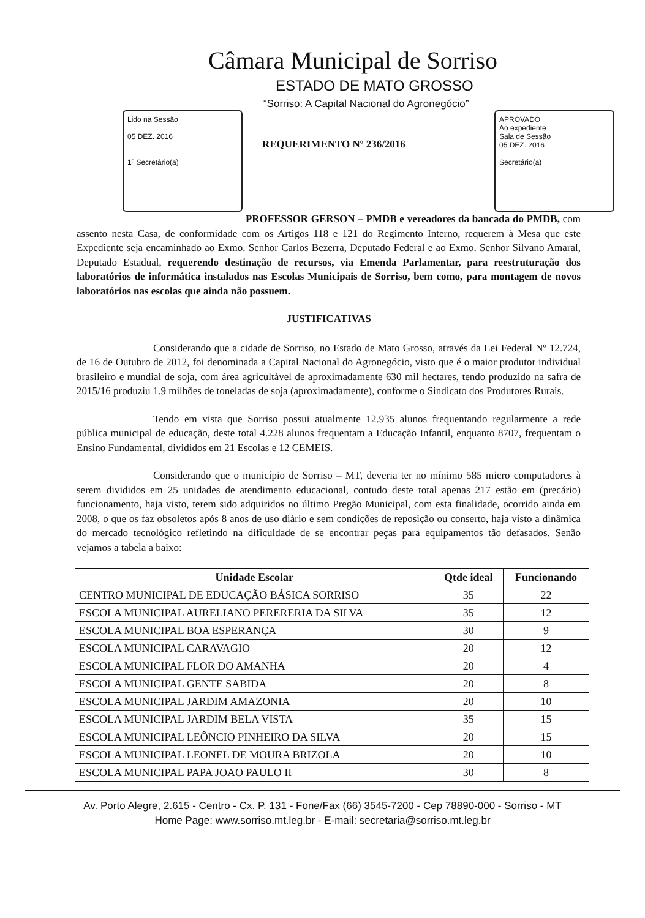Câmara Municipal de Sorriso
ESTADO DE MATO GROSSO
“Sorriso: A Capital Nacional do Agronegócio”
Lido na Sessão
05 DEZ. 2016
1º Secretário(a)
APROVADO
Ao expediente
Sala de Sessão
05 DEZ. 2016
Secretário(a)
REQUERIMENTO Nº 236/2016
PROFESSOR GERSON – PMDB e vereadores da bancada do PMDB, com assento nesta Casa, de conformidade com os Artigos 118 e 121 do Regimento Interno, requerem à Mesa que este Expediente seja encaminhado ao Exmo. Senhor Carlos Bezerra, Deputado Federal e ao Exmo. Senhor Silvano Amaral, Deputado Estadual, requerendo destinação de recursos, via Emenda Parlamentar, para reestruturação dos laboratórios de informática instalados nas Escolas Municipais de Sorriso, bem como, para montagem de novos laboratórios nas escolas que ainda não possuem.
JUSTIFICATIVAS
Considerando que a cidade de Sorriso, no Estado de Mato Grosso, através da Lei Federal Nº 12.724, de 16 de Outubro de 2012, foi denominada a Capital Nacional do Agronegócio, visto que é o maior produtor individual brasileiro e mundial de soja, com área agricultável de aproximadamente 630 mil hectares, tendo produzido na safra de 2015/16 produziu 1.9 milhões de toneladas de soja (aproximadamente), conforme o Sindicato dos Produtores Rurais.
Tendo em vista que Sorriso possui atualmente 12.935 alunos frequentando regularmente a rede pública municipal de educação, deste total 4.228 alunos frequentam a Educação Infantil, enquanto 8707, frequentam o Ensino Fundamental, divididos em 21 Escolas e 12 CEMEIS.
Considerando que o município de Sorriso – MT, deveria ter no mínimo 585 micro computadores à serem divididos em 25 unidades de atendimento educacional, contudo deste total apenas 217 estão em (precário) funcionamento, haja visto, terem sido adquiridos no último Pregão Municipal, com esta finalidade, ocorrido ainda em 2008, o que os faz obsoletos após 8 anos de uso diário e sem condições de reposição ou conserto, haja visto a dinâmica do mercado tecnológico refletindo na dificuldade de se encontrar peças para equipamentos tão defasados. Senão vejamos a tabela a baixo:
| Unidade Escolar | Qtde ideal | Funcionando |
| --- | --- | --- |
| CENTRO MUNICIPAL DE EDUCAÇÃO BÁSICA SORRISO | 35 | 22 |
| ESCOLA MUNICIPAL AURELIANO PERERERIA DA SILVA | 35 | 12 |
| ESCOLA MUNICIPAL BOA ESPERANÇA | 30 | 9 |
| ESCOLA MUNICIPAL CARAVAGIO | 20 | 12 |
| ESCOLA MUNICIPAL FLOR DO AMANHA | 20 | 4 |
| ESCOLA MUNICIPAL GENTE SABIDA | 20 | 8 |
| ESCOLA MUNICIPAL JARDIM AMAZONIA | 20 | 10 |
| ESCOLA MUNICIPAL JARDIM BELA VISTA | 35 | 15 |
| ESCOLA MUNICIPAL LEÔNCIO PINHEIRO DA SILVA | 20 | 15 |
| ESCOLA MUNICIPAL LEONEL DE MOURA BRIZOLA | 20 | 10 |
| ESCOLA MUNICIPAL PAPA JOAO PAULO II | 30 | 8 |
Av. Porto Alegre, 2.615 - Centro - Cx. P. 131 - Fone/Fax (66) 3545-7200 - Cep 78890-000 - Sorriso - MT
Home Page: www.sorriso.mt.leg.br - E-mail: secretaria@sorriso.mt.leg.br